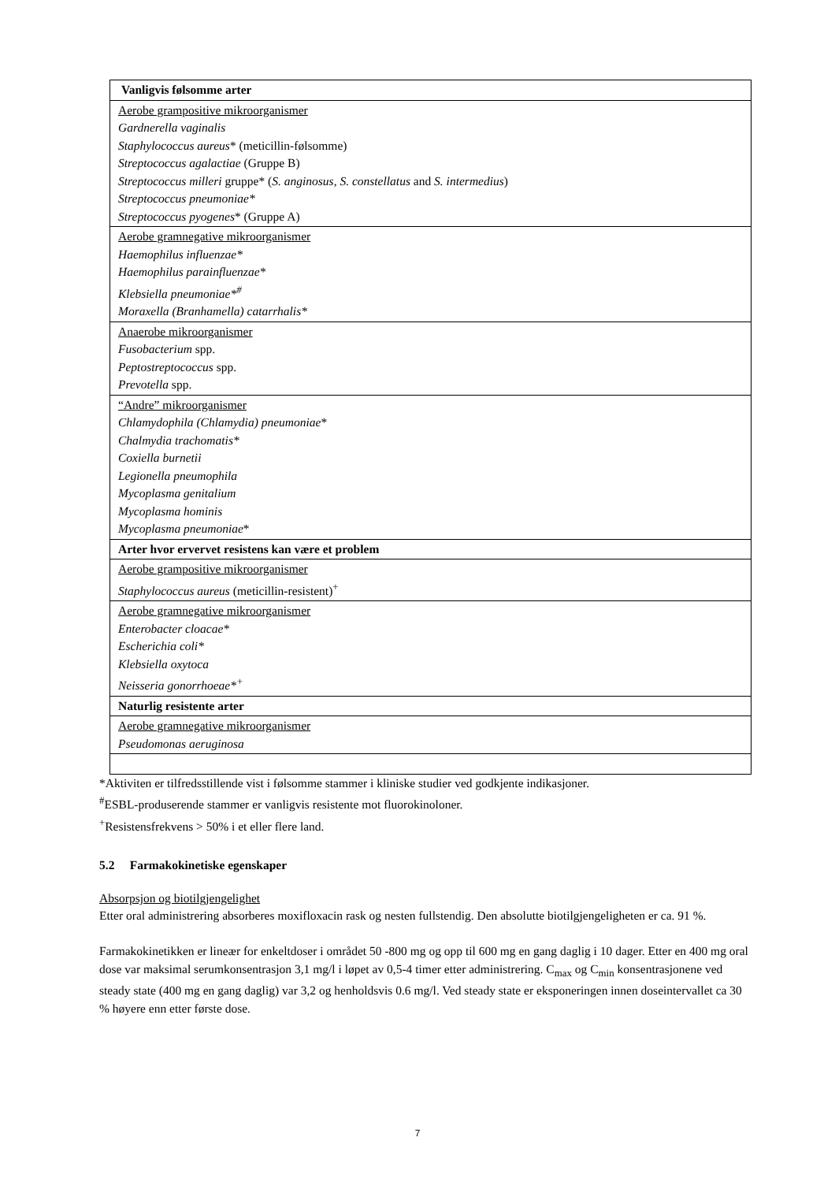| Vanligvis følsomme arter |
| Aerobe grampositive mikroorganismer Gardnerella vaginalis Staphylococcus aureus * (meticillin-følsomme) Streptococcus agalactiae (Gruppe B) Streptococcus milleri gruppe* ( S. anginosus , S. constellatus and S. intermedius ) Streptococcus pneumoniae* Streptococcus pyogenes * (Gruppe A) |
| Aerobe gramnegative mikroorganismer Haemophilus influenzae* Haemophilus parainfluenzae* Klebsiella pneumoniae*<sup>#</sup> Moraxella (Branhamella) catarrhalis* |
| Anaerobe mikroorganismer Fusobacterium spp. Peptostreptococcus spp. Prevotella spp. |
| “Andre” mikroorganismer Chlamydophila (Chlamydia) pneumoniae * Chalmydia trachomatis* Coxiella burnetii Legionella pneumophila Mycoplasma genitalium Mycoplasma hominis Mycoplasma pneumoniae * |
| Arter hvor ervervet resistens kan være et problem |
| Aerobe grampositive mikroorganismer Staphylococcus aureus (meticillin-resistent)<sup>+</sup> |
| Aerobe gramnegative mikroorganismer Enterobacter cloacae* Escherichia coli* Klebsiella oxytoca Neisseria gonorrhoeae*<sup>+</sup> |
| Naturlig resistente arter |
| Aerobe gramnegative mikroorganismer Pseudomonas aeruginosa |
*Aktiviten er tilfredsstillende vist i følsomme stammer i kliniske studier ved godkjente indikasjoner.
<sup>#</sup> ESBL-produserende stammer er vanligvis resistente mot fluorokinoloner.
<sup>+</sup>Resistensfrekvens > 50% i et eller flere land.
5.2 Farmakokinetiske egenskaper
Absorpsjon og biotilgjengelighet
Etter oral administrering absorberes moxifloxacin rask og nesten fullstendig. Den absolutte biotilgjengeligheten er ca. 91 %.
Farmakokinetikken er lineær for enkeltdoser i området 50 -800 mg og opp til 600 mg en gang daglig i 10 dager. Etter en 400 mg oral dose var maksimal serumkonsentrasjon 3,1 mg/l i løpet av 0,5-4 timer etter administrering. C<sub>max</sub> og C<sub>min</sub> konsentrasjonene ved steady state (400 mg en gang daglig) var 3,2 og henholdsvis 0.6 mg/l. Ved steady state er eksponeringen innen doseintervallet ca 30 % høyere enn etter første dose.
7